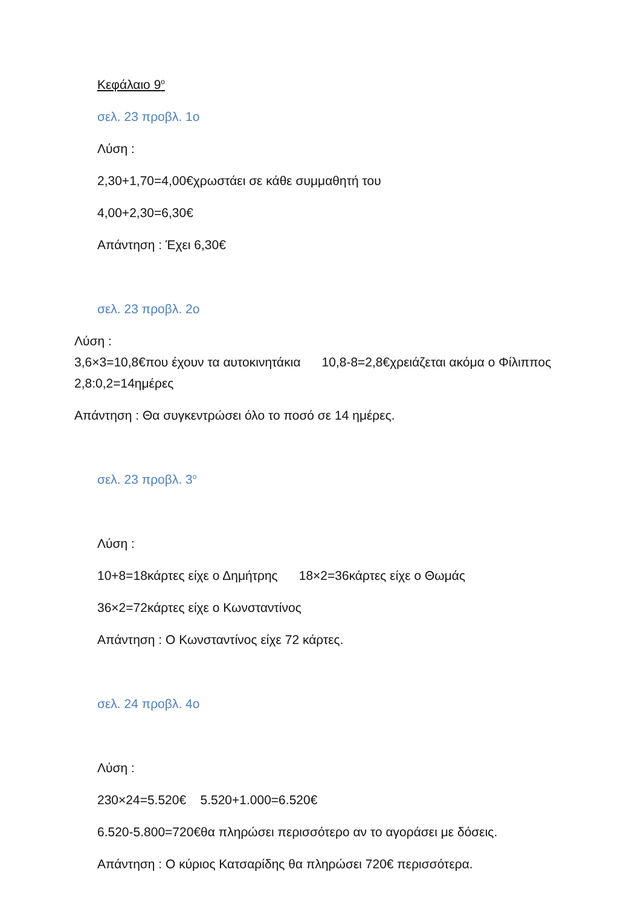Κεφάλαιο 9<sup>ο</sup>
σελ. 23 προβλ. 1ο
Λύση :
2,30+1,70=4,00€χρωστάει σε κάθε συμμαθητή του
4,00+2,30=6,30€
Απάντηση : Έχει 6,30€
σελ. 23 προβλ. 2ο
Λύση :
3,6×3=10,8€που έχουν τα αυτοκινητάκια 10,8-8=2,8€χρειάζεται ακόμα ο Φίλιππος
2,8:0,2=14ημέρες
Απάντηση : Θα συγκεντρώσει όλο το ποσό σε 14 ημέρες.
σελ. 23 προβλ. 3<sup>ο</sup>
Λύση :
10+8=18κάρτες είχε ο Δημήτρης 18×2=36κάρτες είχε ο Θωμάς
36×2=72κάρτες είχε ο Κωνσταντίνος
Απάντηση : Ο Κωνσταντίνος είχε 72 κάρτες.
σελ. 24 προβλ. 4ο
Λύση :
230×24=5.520€ 5.520+1.000=6.520€
6.520-5.800=720€θα πληρώσει περισσότερο αν το αγοράσει με δόσεις.
Απάντηση : Ο κύριος Κατσαρίδης θα πληρώσει 720€ περισσότερα.